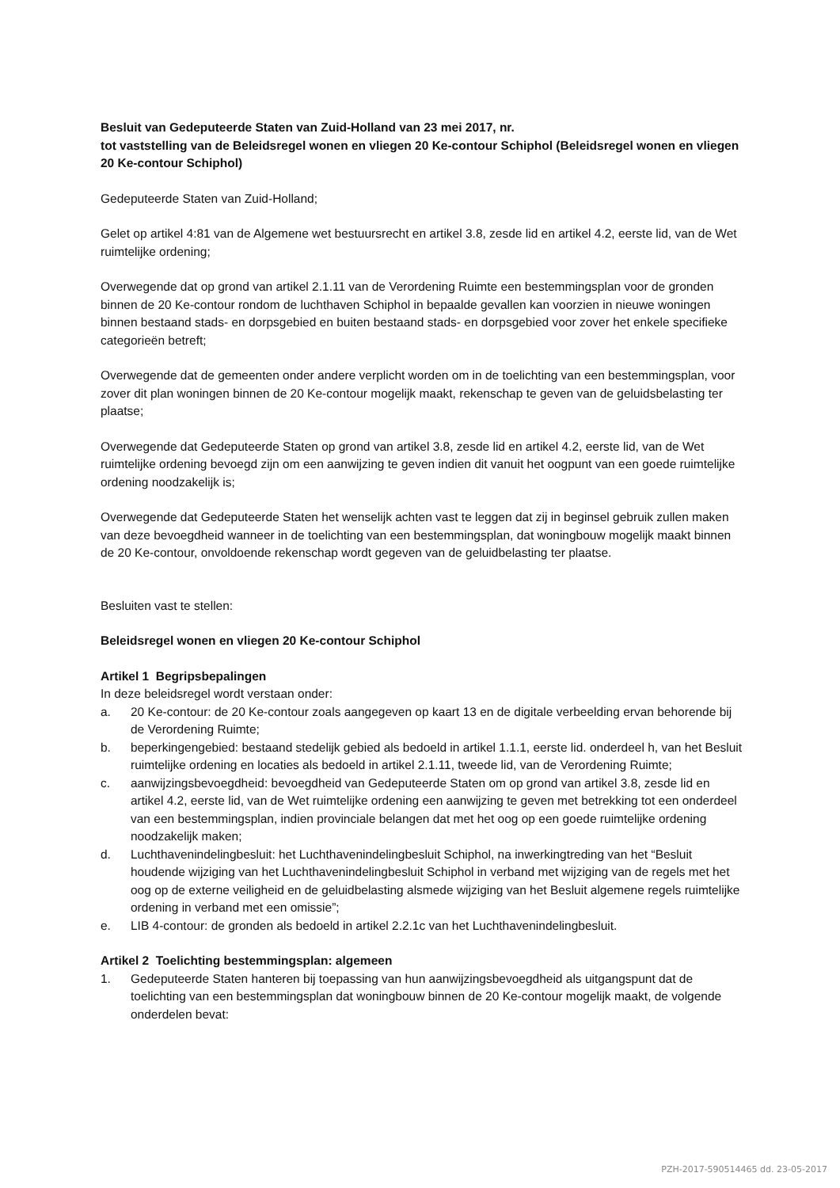Besluit van Gedeputeerde Staten van Zuid-Holland van 23 mei 2017, nr.
tot vaststelling van de Beleidsregel wonen en vliegen 20 Ke-contour Schiphol (Beleidsregel wonen en vliegen 20 Ke-contour Schiphol)
Gedeputeerde Staten van Zuid-Holland;
Gelet op artikel 4:81 van de Algemene wet bestuursrecht en artikel 3.8, zesde lid en artikel 4.2, eerste lid, van de Wet ruimtelijke ordening;
Overwegende dat op grond van artikel 2.1.11 van de Verordening Ruimte een bestemmingsplan voor de gronden binnen de 20 Ke-contour rondom de luchthaven Schiphol in bepaalde gevallen kan voorzien in nieuwe woningen binnen bestaand stads- en dorpsgebied en buiten bestaand stads- en dorpsgebied voor zover het enkele specifieke categorieën betreft;
Overwegende dat de gemeenten onder andere verplicht worden om in de toelichting van een bestemmingsplan, voor zover dit plan woningen binnen de 20 Ke-contour mogelijk maakt, rekenschap te geven van de geluidsbelasting ter plaatse;
Overwegende dat Gedeputeerde Staten op grond van artikel 3.8, zesde lid en artikel 4.2, eerste lid, van de Wet ruimtelijke ordening bevoegd zijn om een aanwijzing te geven indien dit vanuit het oogpunt van een goede ruimtelijke ordening noodzakelijk is;
Overwegende dat Gedeputeerde Staten het wenselijk achten vast te leggen dat zij in beginsel gebruik zullen maken van deze bevoegdheid wanneer in de toelichting van een bestemmingsplan, dat woningbouw mogelijk maakt binnen de 20 Ke-contour, onvoldoende rekenschap wordt gegeven van de geluidbelasting ter plaatse.
Besluiten vast te stellen:
Beleidsregel wonen en vliegen 20 Ke-contour Schiphol
Artikel 1 Begripsbepalingen
In deze beleidsregel wordt verstaan onder:
a. 20 Ke-contour: de 20 Ke-contour zoals aangegeven op kaart 13 en de digitale verbeelding ervan behorende bij de Verordening Ruimte;
b. beperkingengebied: bestaand stedelijk gebied als bedoeld in artikel 1.1.1, eerste lid. onderdeel h, van het Besluit ruimtelijke ordening en locaties als bedoeld in artikel 2.1.11, tweede lid, van de Verordening Ruimte;
c. aanwijzingsbevoegdheid: bevoegdheid van Gedeputeerde Staten om op grond van artikel 3.8, zesde lid en artikel 4.2, eerste lid, van de Wet ruimtelijke ordening een aanwijzing te geven met betrekking tot een onderdeel van een bestemmingsplan, indien provinciale belangen dat met het oog op een goede ruimtelijke ordening noodzakelijk maken;
d. Luchthavenindelingbesluit: het Luchthavenindelingbesluit Schiphol, na inwerkingtreding van het “Besluit houdende wijziging van het Luchthavenindelingbesluit Schiphol in verband met wijziging van de regels met het oog op de externe veiligheid en de geluidbelasting alsmede wijziging van het Besluit algemene regels ruimtelijke ordening in verband met een omissie”;
e. LIB 4-contour: de gronden als bedoeld in artikel 2.2.1c van het Luchthavenindelingbesluit.
Artikel 2 Toelichting bestemmingsplan: algemeen
1. Gedeputeerde Staten hanteren bij toepassing van hun aanwijzingsbevoegdheid als uitgangspunt dat de toelichting van een bestemmingsplan dat woningbouw binnen de 20 Ke-contour mogelijk maakt, de volgende onderdelen bevat:
PZH-2017-590514465 dd. 23-05-2017